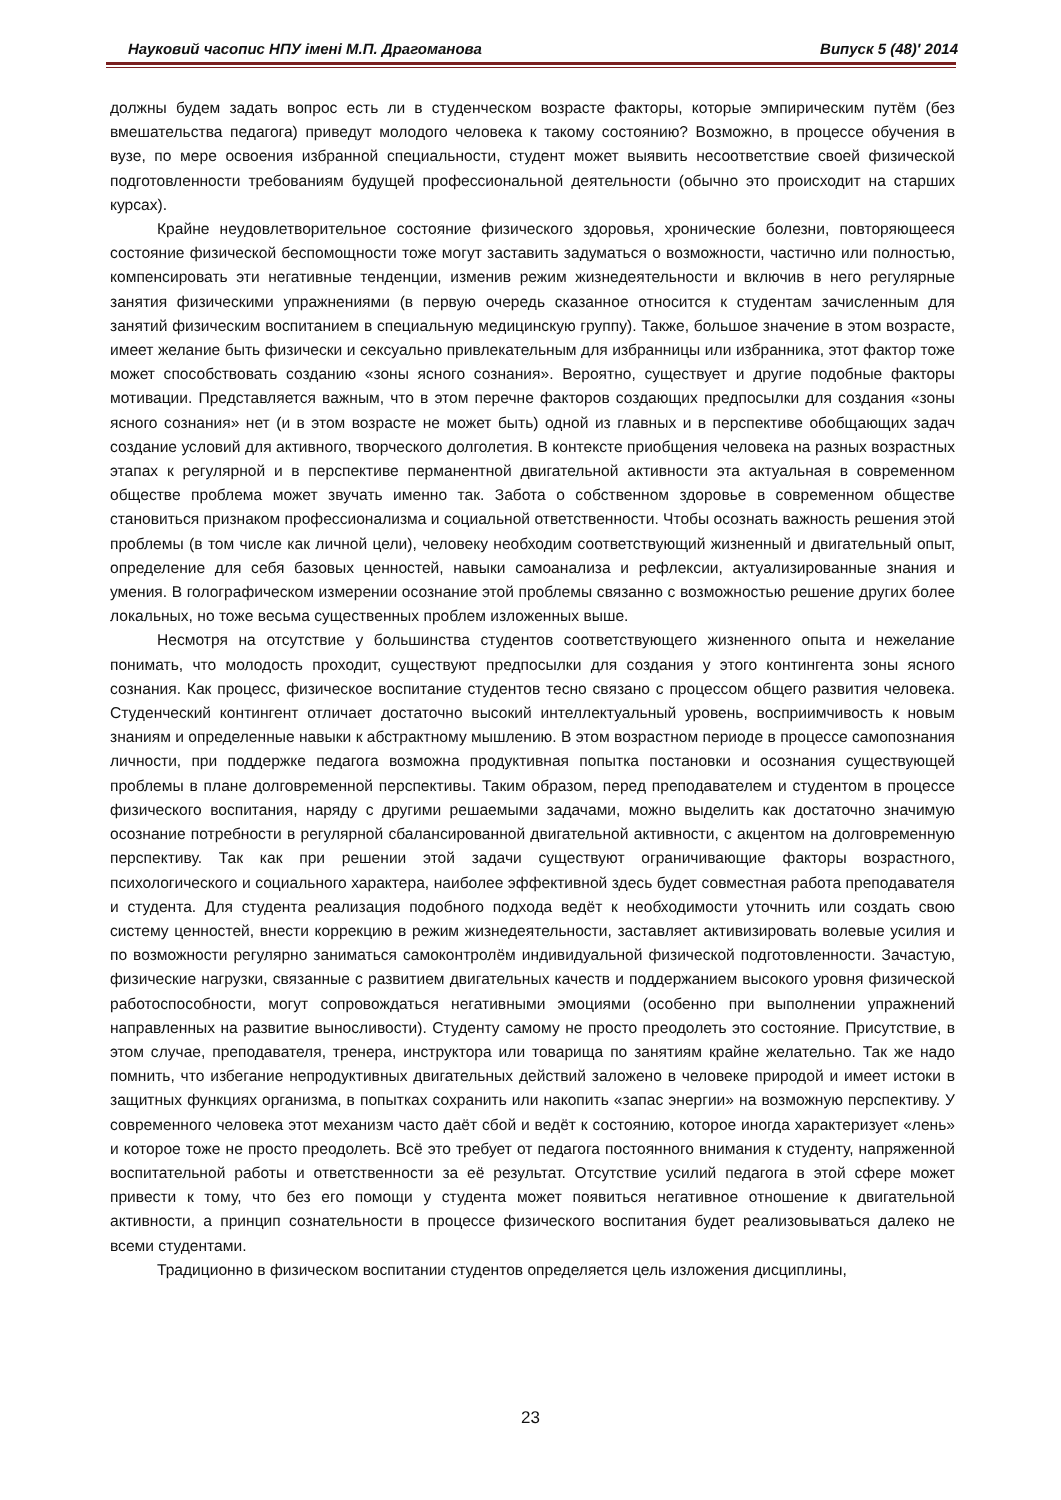Науковий часопис НПУ імені М.П. Драгоманова Випуск 5 (48)′ 2014
должны будем задать вопрос есть ли в студенческом возрасте факторы, которые эмпирическим путём (без вмешательства педагога) приведут молодого человека к такому состоянию? Возможно, в процессе обучения в вузе, по мере освоения избранной специальности, студент может выявить несоответствие своей физической подготовленности требованиям будущей профессиональной деятельности (обычно это происходит на старших курсах).
Крайне неудовлетворительное состояние физического здоровья, хронические болезни, повторяющееся состояние физической беспомощности тоже могут заставить задуматься о возможности, частично или полностью, компенсировать эти негативные тенденции, изменив режим жизнедеятельности и включив в него регулярные занятия физическими упражнениями (в первую очередь сказанное относится к студентам зачисленным для занятий физическим воспитанием в специальную медицинскую группу). Также, большое значение в этом возрасте, имеет желание быть физически и сексуально привлекательным для избранницы или избранника, этот фактор тоже может способствовать созданию «зоны ясного сознания». Вероятно, существует и другие подобные факторы мотивации. Представляется важным, что в этом перечне факторов создающих предпосылки для создания «зоны ясного сознания» нет (и в этом возрасте не может быть) одной из главных и в перспективе обобщающих задач создание условий для активного, творческого долголетия. В контексте приобщения человека на разных возрастных этапах к регулярной и в перспективе перманентной двигательной активности эта актуальная в современном обществе проблема может звучать именно так. Забота о собственном здоровье в современном обществе становиться признаком профессионализма и социальной ответственности. Чтобы осознать важность решения этой проблемы (в том числе как личной цели), человеку необходим соответствующий жизненный и двигательный опыт, определение для себя базовых ценностей, навыки самоанализа и рефлексии, актуализированные знания и умения. В голографическом измерении осознание этой проблемы связанно с возможностью решение других более локальных, но тоже весьма существенных проблем изложенных выше.
Несмотря на отсутствие у большинства студентов соответствующего жизненного опыта и нежелание понимать, что молодость проходит, существуют предпосылки для создания у этого контингента зоны ясного сознания. Как процесс, физическое воспитание студентов тесно связано с процессом общего развития человека. Студенческий контингент отличает достаточно высокий интеллектуальный уровень, восприимчивость к новым знаниям и определенные навыки к абстрактному мышлению. В этом возрастном периоде в процессе самопознания личности, при поддержке педагога возможна продуктивная попытка постановки и осознания существующей проблемы в плане долговременной перспективы. Таким образом, перед преподавателем и студентом в процессе физического воспитания, наряду с другими решаемыми задачами, можно выделить как достаточно значимую осознание потребности в регулярной сбалансированной двигательной активности, с акцентом на долговременную перспективу. Так как при решении этой задачи существуют ограничивающие факторы возрастного, психологического и социального характера, наиболее эффективной здесь будет совместная работа преподавателя и студента. Для студента реализация подобного подхода ведёт к необходимости уточнить или создать свою систему ценностей, внести коррекцию в режим жизнедеятельности, заставляет активизировать волевые усилия и по возможности регулярно заниматься самоконтролём индивидуальной физической подготовленности. Зачастую, физические нагрузки, связанные с развитием двигательных качеств и поддержанием высокого уровня физической работоспособности, могут сопровождаться негативными эмоциями (особенно при выполнении упражнений направленных на развитие выносливости). Студенту самому не просто преодолеть это состояние. Присутствие, в этом случае, преподавателя, тренера, инструктора или товарища по занятиям крайне желательно. Так же надо помнить, что избегание непродуктивных двигательных действий заложено в человеке природой и имеет истоки в защитных функциях организма, в попытках сохранить или накопить «запас энергии» на возможную перспективу. У современного человека этот механизм часто даёт сбой и ведёт к состоянию, которое иногда характеризует «лень» и которое тоже не просто преодолеть. Всё это требует от педагога постоянного внимания к студенту, напряженной воспитательной работы и ответственности за её результат. Отсутствие усилий педагога в этой сфере может привести к тому, что без его помощи у студента может появиться негативное отношение к двигательной активности, а принцип сознательности в процессе физического воспитания будет реализовываться далеко не всеми студентами.
Традиционно в физическом воспитании студентов определяется цель изложения дисциплины,
23